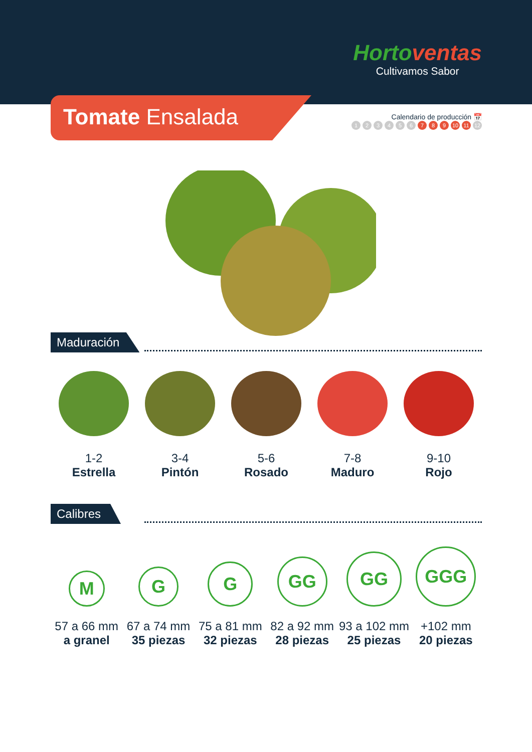Hortoventas
Cultivamos Sabor
Tomate Ensalada
Calendario de producción 📅
123456 7 8 9 10 11 12
Maduración
1-2
Estrella
3-4
Pintón
5-6
Rosado
7-8
Maduro
9-10
Rojo
Calibres
M
57 a 66 mm
a granel
G
67 a 74 mm
35 piezas
G
75 a 81 mm
32 piezas
GG
82 a 92 mm
28 piezas
GG
93 a 102 mm
25 piezas
GGG
+102 mm
20 piezas